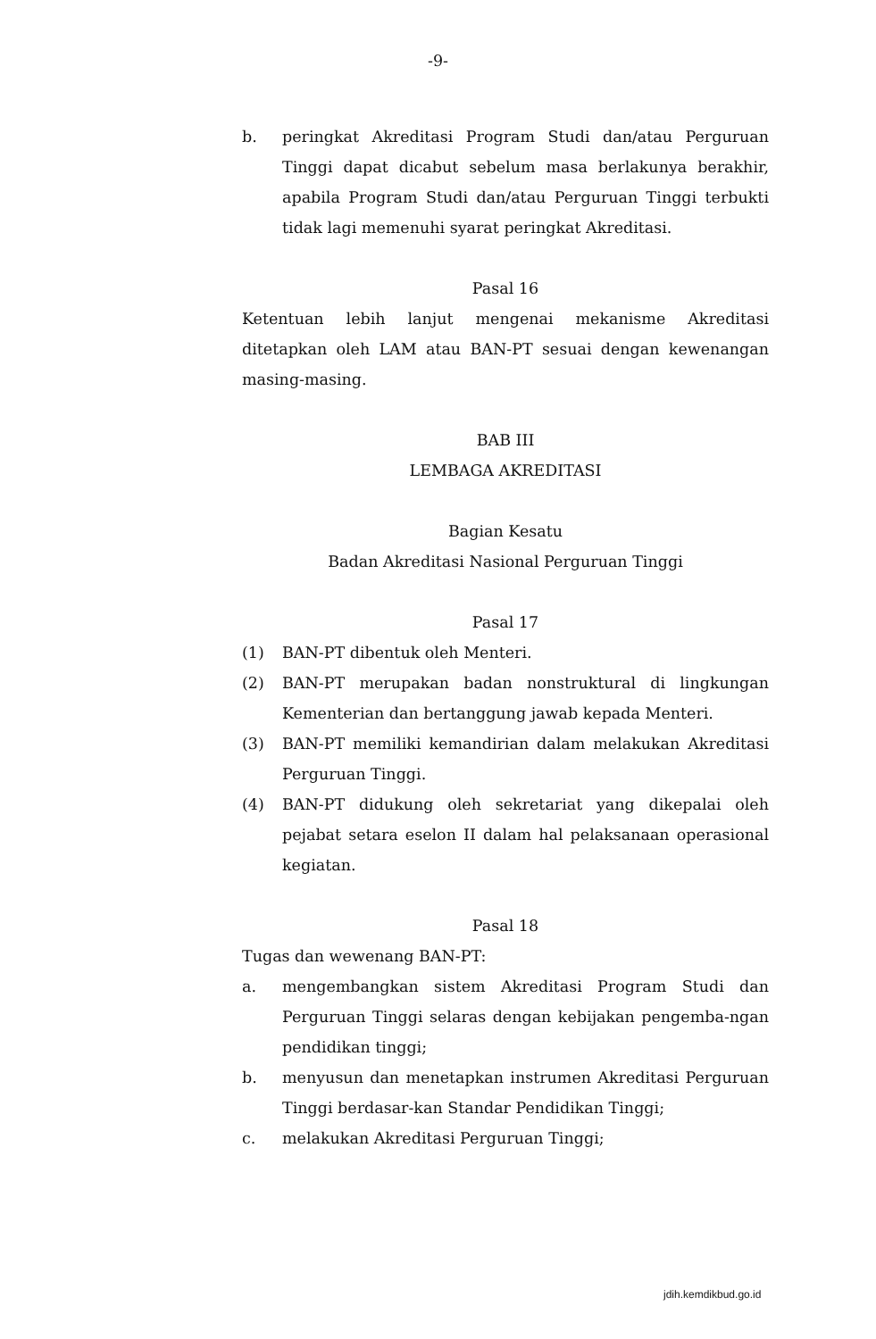-9-
b. peringkat Akreditasi Program Studi dan/atau Perguruan Tinggi dapat dicabut sebelum masa berlakunya berakhir, apabila Program Studi dan/atau Perguruan Tinggi terbukti tidak lagi memenuhi syarat peringkat Akreditasi.
Pasal 16
Ketentuan lebih lanjut mengenai mekanisme Akreditasi ditetapkan oleh LAM atau BAN-PT sesuai dengan kewenangan masing-masing.
BAB III
LEMBAGA AKREDITASI
Bagian Kesatu
Badan Akreditasi Nasional Perguruan Tinggi
Pasal 17
(1) BAN-PT dibentuk oleh Menteri.
(2) BAN-PT merupakan badan nonstruktural di lingkungan Kementerian dan bertanggung jawab kepada Menteri.
(3) BAN-PT memiliki kemandirian dalam melakukan Akreditasi Perguruan Tinggi.
(4) BAN-PT didukung oleh sekretariat yang dikepalai oleh pejabat setara eselon II dalam hal pelaksanaan operasional kegiatan.
Pasal 18
Tugas dan wewenang BAN-PT:
a. mengembangkan sistem Akreditasi Program Studi dan Perguruan Tinggi selaras dengan kebijakan pengemba-ngan pendidikan tinggi;
b. menyusun dan menetapkan instrumen Akreditasi Perguruan Tinggi berdasar-kan Standar Pendidikan Tinggi;
c. melakukan Akreditasi Perguruan Tinggi;
jdih.kemdikbud.go.id